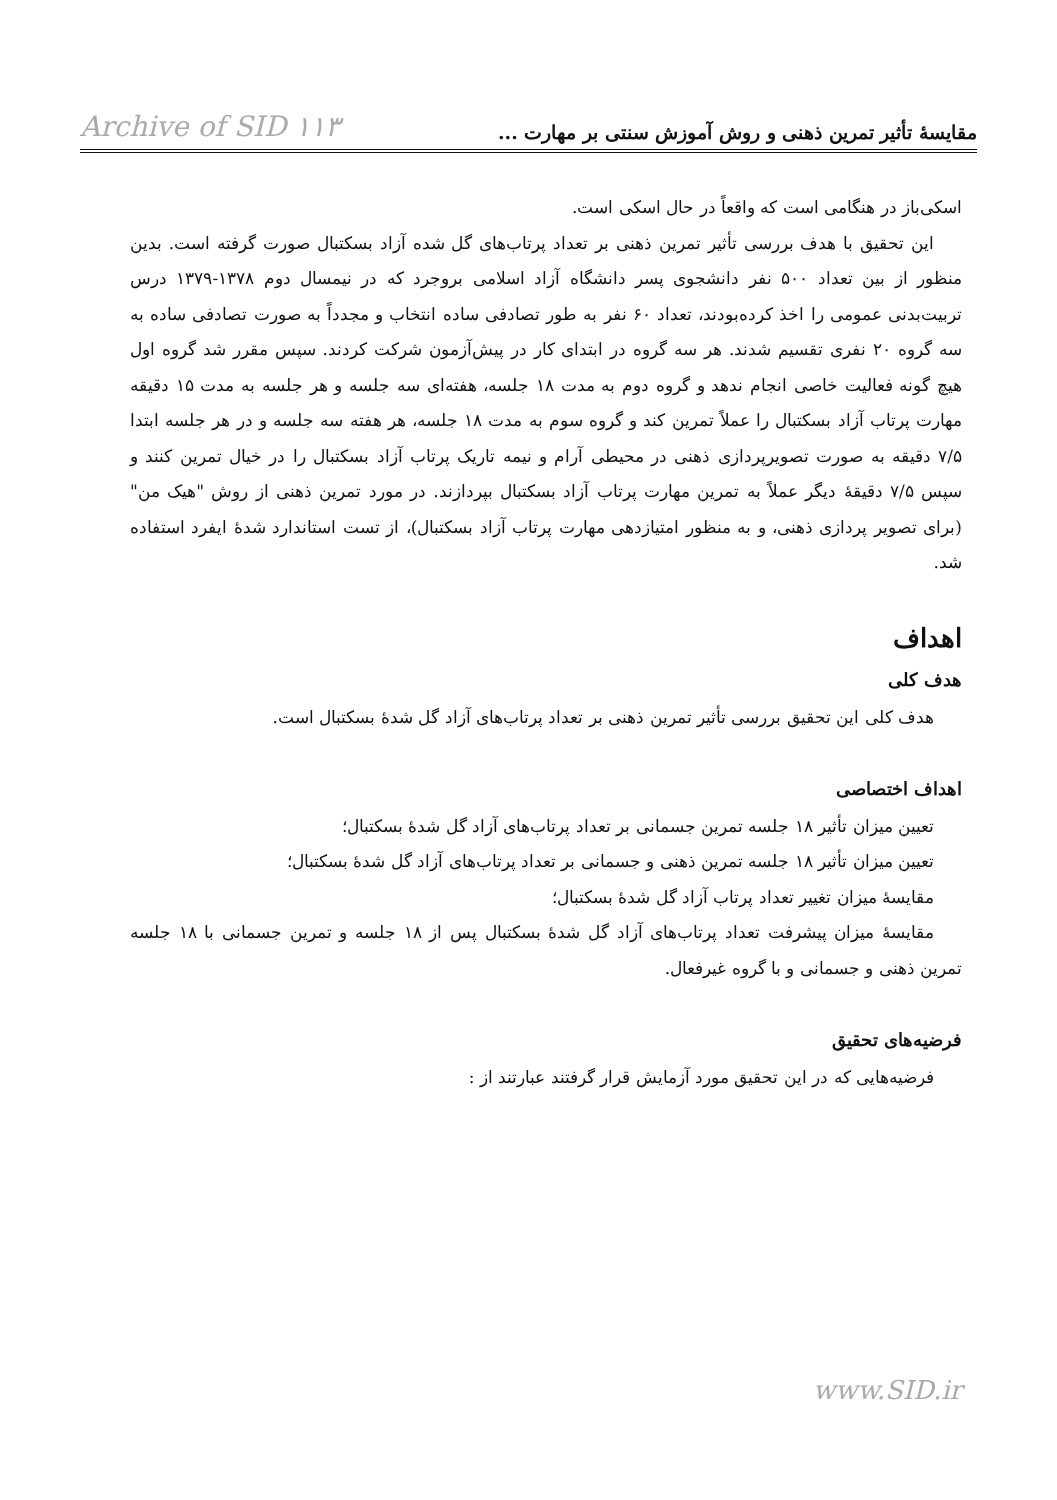مقایسهٔ تأثیر تمرین ذهنی و روش آموزش سنتی بر مهارت ... Archive of SID ۱۱۳
اسکی‌باز در هنگامی است که واقعاً در حال اسکی است.
این تحقیق با هدف بررسی تأثیر تمرین ذهنی بر تعداد پرتاب‌های گل شده آزاد بسکتبال صورت گرفته است. بدین منظور از بین تعداد ۵۰۰ نفر دانشجوی پسر دانشگاه آزاد اسلامی بروجرد که در نیمسال دوم ۱۳۷۸-۱۳۷۹ درس تربیت‌بدنی عمومی را اخذ کرده‌بودند، تعداد ۶۰ نفر به طور تصادفی ساده انتخاب و مجدداً به صورت تصادفی ساده به سه گروه ۲۰ نفری تقسیم شدند. هر سه گروه در ابتدای کار در پیش‌آزمون شرکت کردند. سپس مقرر شد گروه اول هیچ گونه فعالیت خاصی انجام ندهد و گروه دوم به مدت ۱۸ جلسه، هفته‌ای سه جلسه و هر جلسه به مدت ۱۵ دقیقه مهارت پرتاب آزاد بسکتبال را عملاً تمرین کند و گروه سوم به مدت ۱۸ جلسه، هر هفته سه جلسه و در هر جلسه ابتدا ۷/۵ دقیقه به صورت تصویرپردازی ذهنی در محیطی آرام و نیمه تاریک پرتاب آزاد بسکتبال را در خیال تمرین کنند و سپس ۷/۵ دقیقهٔ دیگر عملاً به تمرین مهارت پرتاب آزاد بسکتبال بپردازند. در مورد تمرین ذهنی از روش "هیک من" (برای تصویر پردازی ذهنی، و به منظور امتیازدهی مهارت پرتاب آزاد بسکتبال)، از تست استاندارد شدهٔ ایفرد استفاده شد.
اهداف
هدف کلی
هدف کلی این تحقیق بررسی تأثیر تمرین ذهنی بر تعداد پرتاب‌های آزاد گل شدهٔ بسکتبال است.
اهداف اختصاصی
تعیین میزان تأثیر ۱۸ جلسه تمرین جسمانی بر تعداد پرتاب‌های آزاد گل شدهٔ بسکتبال؛
تعیین میزان تأثیر ۱۸ جلسه تمرین ذهنی و جسمانی بر تعداد پرتاب‌های آزاد گل شدهٔ بسکتبال؛
مقایسهٔ میزان تغییر تعداد پرتاب آزاد گل شدهٔ بسکتبال؛
مقایسهٔ میزان پیشرفت تعداد پرتاب‌های آزاد گل شدهٔ بسکتبال پس از ۱۸ جلسه و تمرین جسمانی با ۱۸ جلسه تمرین ذهنی و جسمانی و با گروه غیرفعال.
فرضیه‌های تحقیق
فرضیه‌هایی که در این تحقیق مورد آزمایش قرار گرفتند عبارتند از :
www.SID.ir